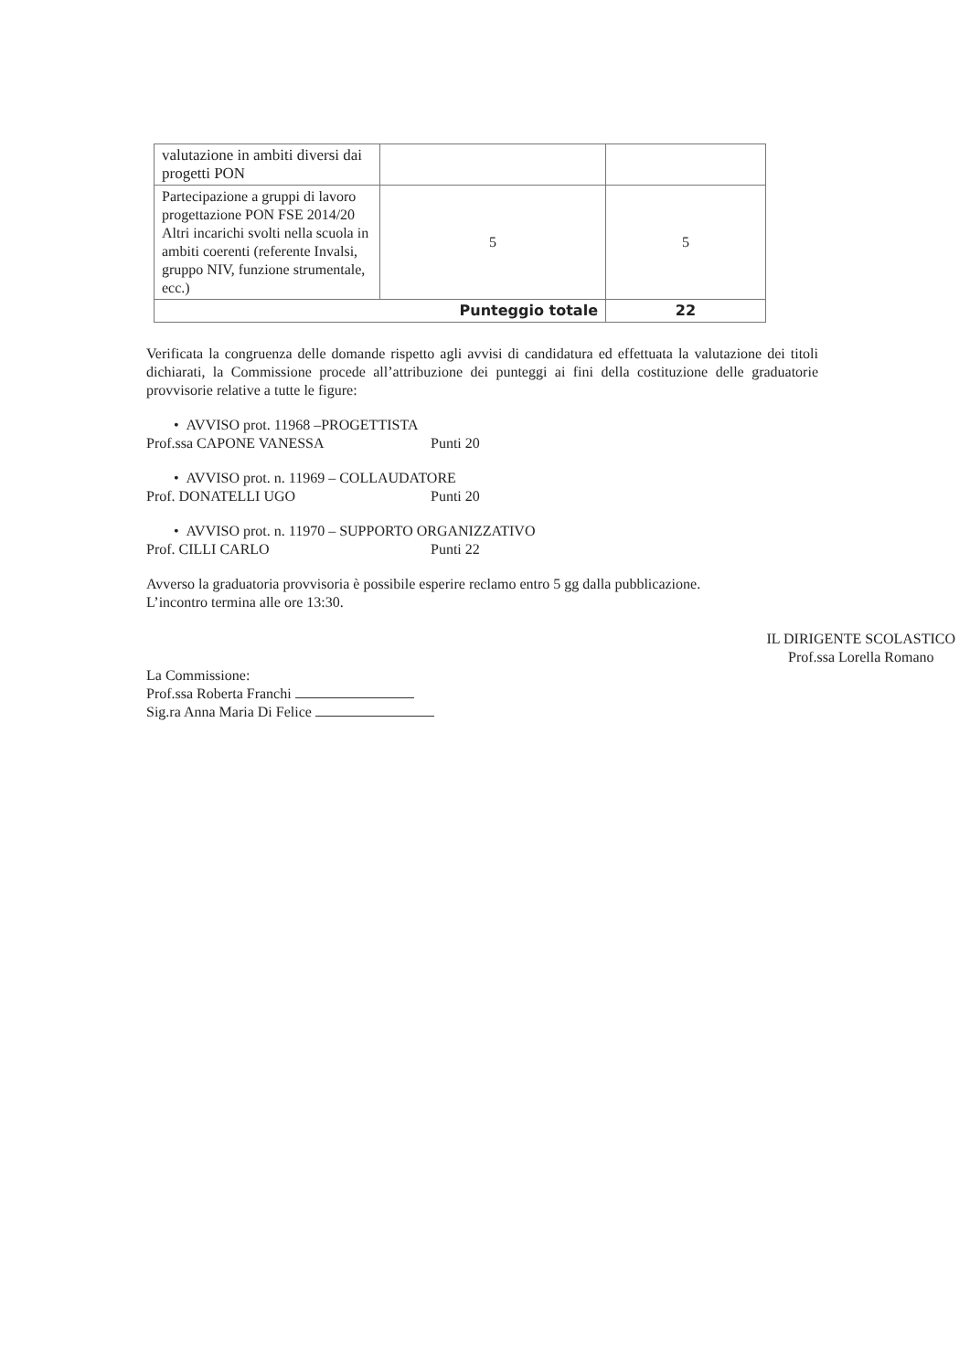| valutazione in ambiti diversi dai progetti PON | | |
| Partecipazione a gruppi di lavoro progettazione PON FSE 2014/20 Altri incarichi svolti nella scuola in ambiti coerenti (referente Invalsi, gruppo NIV, funzione strumentale, ecc.) | 5 | 5 |
| Punteggio totale | | 22 |
Verificata la congruenza delle domande rispetto agli avvisi di candidatura ed effettuata la valutazione dei titoli dichiarati, la Commissione procede all’attribuzione dei punteggi ai fini della costituzione delle graduatorie provvisorie relative a tutte le figure:
• AVVISO prot. 11968 –PROGETTISTA
Prof.ssa CAPONE VANESSA Punti 20
• AVVISO prot. n. 11969 – COLLAUDATORE
Prof. DONATELLI UGO Punti 20
• AVVISO prot. n. 11970 – SUPPORTO ORGANIZZATIVO
Prof. CILLI CARLO Punti 22
Avverso la graduatoria provvisoria è possibile esperire reclamo entro 5 gg dalla pubblicazione.
L’incontro termina alle ore 13:30.
La Commissione:
Prof.ssa Roberta Franchi
Sig.ra Anna Maria Di Felice
IL DIRIGENTE SCOLASTICO
Prof.ssa Lorella Romano